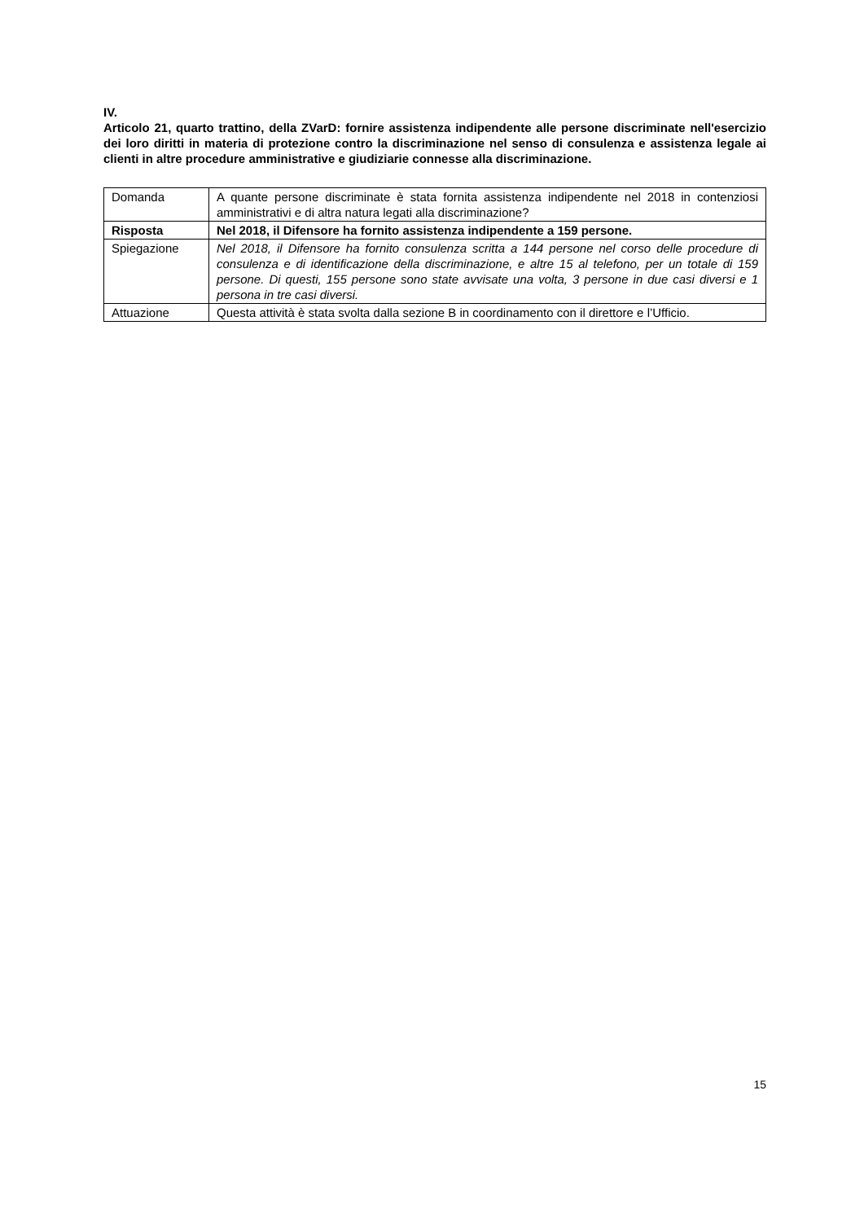IV.
Articolo 21, quarto trattino, della ZVarD: fornire assistenza indipendente alle persone discriminate nell'esercizio dei loro diritti in materia di protezione contro la discriminazione nel senso di consulenza e assistenza legale ai clienti in altre procedure amministrative e giudiziarie connesse alla discriminazione.
| Domanda | A quante persone discriminate è stata fornita assistenza indipendente nel 2018 in contenziosi amministrativi e di altra natura legati alla discriminazione? |
| Risposta | Nel 2018, il Difensore ha fornito assistenza indipendente a 159 persone. |
| Spiegazione | Nel 2018, il Difensore ha fornito consulenza scritta a 144 persone nel corso delle procedure di consulenza e di identificazione della discriminazione, e altre 15 al telefono, per un totale di 159 persone. Di questi, 155 persone sono state avvisate una volta, 3 persone in due casi diversi e 1 persona in tre casi diversi. |
| Attuazione | Questa attività è stata svolta dalla sezione B in coordinamento con il direttore e l’Ufficio. |
15